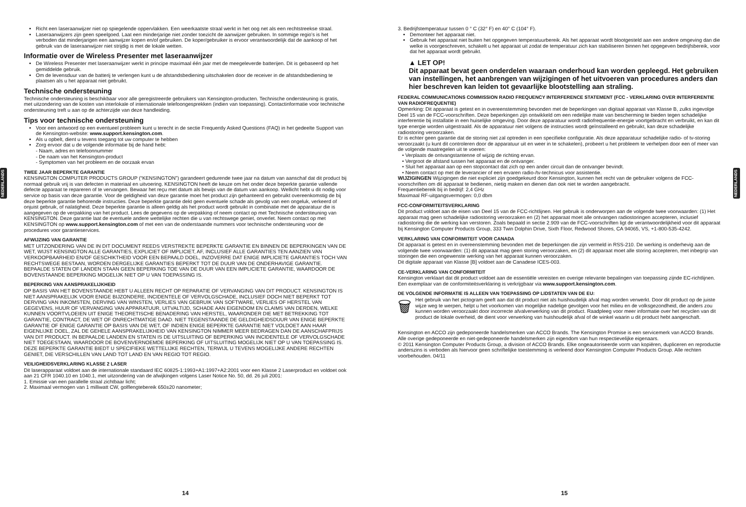NEDERLANDS
Richt een laseraanwijzer niet op spiegelende oppervlakken. Een weerkaatste straal werkt in het oog net als een rechtstreekse straal.
Laseraanwijzers zijn geen speelgoed. Laat een minderjarige niet zonder toezicht de aanwijzer gebruiken. In sommige regio’s is het verboden dat minderjarigen een aanwijzer kopen en/of gebruiken. De koper/gebruiker is ervoor verantwoordelijk dat de aankoop of het gebruik van de laseraanwijzer niet strijdig is met de lokale wetten.
Informatie over de Wireless Presenter met laseraanwijzer
De Wireless Presenter met laseraanwijzer werkt in principe maximaal één jaar met de meegeleverde batterijen. Dit is gebaseerd op het gemiddelde gebruik.
Om de levensduur van de batterij te verlengen kunt u de afstandsbediening uitschakelen door de receiver in de afstandsbediening te plaatsen als u het apparaat niet gebruikt.
Technische ondersteuning
Technische ondersteuning is beschikbaar voor alle geregistreerde gebruikers van Kensington-producten. Technische ondersteuning is gratis, met uitzondering van de kosten van interlokale of internationale telefoongesprekken (indien van toepassing). Contactinformatie voor technische ondersteuning treft u aan op de achterzijde van deze handleiding.
Tips voor technische ondersteuning
Voor een antwoord op een eventueel probleem kunt u terecht in de sectie Frequently Asked Questions (FAQ) in het gedeelte Support van de Kensington-website: www.support.kensington.com.
Als u opbelt, dient u tevens toegang tot uw computer te hebben
Zorg ervoor dat u de volgende informatie bij de hand hebt:
- Naam, adres en telefoonnummer
- De naam van het Kensington-product
- Symptomen van het probleem en de oorzaak ervan
TWEE JAAR BEPERKTE GARANTIE
KENSINGTON COMPUTER PRODUCTS GROUP (“KENSINGTON”) garandeert gedurende twee jaar na datum van aanschaf dat dit product bij normaal gebruik vrij is van defecten in materiaal en uitvoering. KENSINGTON heeft de keuze om het onder deze beperkte garantie vallende defecte apparaat te repareren of te vervangen. Bewaar het reçu met datum als bewijs van de datum van aankoop. Wellicht hebt u dit nodig voor service op basis van deze garantie. Voor de geldigheid van deze garantie moet het product zijn gehanteerd en gebruikt overeenkomstig de bij deze beperkte garantie behorende instructies. Deze beperkte garantie dekt geen eventuele schade als gevolg van een ongeluk, verkeerd of onjuist gebruik, of nalatigheid. Deze beperkte garantie is alleen geldig als het product wordt gebruikt in combinatie met de apparatuur die is aangegeven op de verpakking van het product. Lees de gegevens op de verpakking of neem contact op met Technische ondersteuning van KENSINGTON. Deze garantie laat de eventuele andere wettelijke rechten die u van rechtswege geniet, onverlet. Neem contact op met KENSINGTON op www.support.kensington.com of met een van de onderstaande nummers voor technische ondersteuning voor de procedures voor garantieservices.
AFWIJZING VAN GARANTIE
MET UITZONDERING VAN DE IN DIT DOCUMENT REEDS VERSTREKTE BEPERKTE GARANTIE EN BINNEN DE BEPERKINGEN VAN DE WET, WIJST KENSINGTON ALLE GARANTIES, EXPLICIET OF IMPLICIET, AF, INCLUSIEF ALLE GARANTIES TEN AANZIEN VAN VERKOOPBAARHEID EN/OF GESCHIKTHEID VOOR EEN BEPAALD DOEL, INZOVERRE DAT ENIGE IMPLICIETE GARANTIES TOCH VAN RECHTSWEGE BESTAAN, WORDEN DERGELIJKE GARANTIES BEPERKT TOT DE DUUR VAN DE ONDERHAVIGE GARANTIE. BEPAALDE STATEN OF LANDEN STAAN GEEN BEPERKING TOE VAN DE DUUR VAN EEN IMPLICIETE GARANTIE, WAARDOOR DE BOVENSTAANDE BEPERKING MOGELIJK NIET OP U VAN TOEPASSING IS.
BEPERKING VAN AANSPRAKELIJKHEID
OP BASIS VAN HET BOVENSTAANDE HEBT U ALLEEN RECHT OP REPARATIE OF VERVANGING VAN DIT PRODUCT. KENSINGTON IS NIET AANSPRAKELIJK VOOR ENIGE BIJZONDERE, INCIDENTELE OF VERVOLGSCHADE, INCLUSIEF DOCH NIET BEPERKT TOT DERVING VAN INKOMSTEN, DERVING VAN WINSTEN, VERLIES VAN GEBRUIK VAN SOFTWARE, VERLIES OF HERSTEL VAN GEGEVENS, HUUR OF VERVANGING VAN APPARATUUR, UITVALTIJD, SCHADE AAN EIGENDOM EN CLAIMS VAN DERDEN, WELKE KUNNEN VOORTVLOEIEN UIT ENIGE THEORETISCHE BENADERING VAN HERSTEL, WAARONDER DIE MET BETREKKING TOT GARANTIE, CONTRACT, DE WET OF ONRECHTMATIGE DAAD. NIET TEGENSTAANDE DE GELDIGHEIDSDUUR VAN ENIGE BEPERKTE GARANTIE OF ENIGE GARANTIE OP BASIS VAN DE WET, OF INDIEN ENIGE BEPERKTE GARANTIE NIET VOLDOET AAN HAAR EIGENLIJKE DOEL, ZAL DE GEHELE AANSPRAKELIJKHEID VAN KENSINGTON NIMMER MEER BEDRAGEN DAN DE AANSCHAFPRIJS VAN DIT PRODUCT. IN BEPAALDE LANDEN EN STATEN IS DE UITSLUITING OF BEPERKING VAN INCIDENTELE OF VERVOLGSCHADE NIET TOEGESTAAN, WAARDOOR DE BOVENVERNOEMDE BEPERKING OF UITSLUITING MOGELIJK NIET OP U VAN TOEPASSING IS. DEZE BEPERKTE GARANTIE BIEDT U SPECIFIEKE WETTELIJKE RECHTEN, TERWIJL U TEVENS MOGELIJKE ANDERE RECHTEN GENIET, DIE VERSCHILLEN VAN LAND TOT LAND EN VAN REGIO TOT REGIO.
VEILIGHEIDSVERKLARING KLASSE 2 LASER
Dit laserapparaat voldoet aan de internationale standaard IEC 60825-1:1993+A1:1997+A2:2001 voor een Klasse 2 Laserproduct en voldoet ook aan 21 CFR 1040.10 en 1040.1, met uitzondering van de afwijkingen volgens Laser Notice No. 50, dd. 26 juli 2001:
1. Emissie van een parallelle straal zichtbaar licht;
2. Maximaal vermogen van 1 milliwatt CW, golflengtebereik 650±20 nanometer;
14
NEDERLANDS
3. Bedrijfstemperatuur tussen 0 ° C (32° F) en 40° C (104° F).
Demonteer het apparaat niet.
Gebruik het apparaat niet buiten het opgegeven temperatuurbereik. Als het apparaat wordt blootgesteld aan een andere omgeving dan die welke is voorgeschreven, schakelt u het apparaat uit zodat de temperatuur zich kan stabiliseren binnen het opgegeven bedrijfsbereik, voor dat het apparaat wordt gebruikt.
▲ LET OP!
Dit apparaat bevat geen onderdelen waaraan onderhoud kan worden gepleegd. Het gebruiken van instellingen, het aanbrengen van wijzigingen of het uitvoeren van procedures anders dan hier beschreven kan leiden tot gevaarlijke blootstelling aan straling.
FEDERAL COMMUNICATIONS COMMISSION RADIO FREQUENCY INTERFERENCE STATEMENT (FCC - VERKLARING OVER INTERFERENTIE VAN RADIOFREQUENTIE)
Opmerking: Dit apparaat is getest en in overeenstemming bevonden met de beperkingen van digitaal apparaat van Klasse B, zulks ingevolge Deel 15 van de FCC-voorschriften. Deze beperkingen zijn ontwikkeld om een redelijke mate van bescherming te bieden tegen schadelijke interferentie bij installatie in een huiselijke omgeving. Door deze apparatuur wordt radiofrequentie-energie voortgebracht en verbruikt, en kan dit type energie worden uitgestraald. Als de apparatuur niet volgens de instructies wordt geïnstalleerd en gebruikt, kan deze schadelijke radiostoring veroorzaken.
Er is echter geen garantie dat de storing niet zal optreden in een specifieke configuratie. Als deze apparatuur schadelijke radio- of tv-storing veroorzaakt (u kunt dit controleren door de apparatuur uit en weer in te schakelen), probeert u het probleem te verhelpen door een of meer van de volgende maatregelen uit te voeren:
• Verplaats de ontvangstantenne of wijzig de richting ervan.
• Vergroot de afstand tussen het apparaat en de ontvanger.
• Sluit het apparaat aan op een stopcontact dat zich op een ander circuit dan de ontvanger bevindt.
• Neem contact op met de leverancier of een ervaren radio-/tv-technicus voor assistentie.
WIJZIGINGEN Wijzigingen die niet expliciet zijn goedgekeurd door Kensington, kunnen het recht van de gebruiker volgens de FCC-voorschriften om dit apparaat te bedienen, nietig maken en dienen dan ook niet te worden aangebracht.
Frequentiebereik bij in bedrijf: 2,4 GHz
Maximaal RF-uitgangsvermogen: 0,0 dbm
FCC-CONFORMITEITSVERKLARING
Dit product voldoet aan de eisen van Deel 15 van de FCC-richtlijnen. Het gebruik is onderworpen aan de volgende twee voorwaarden: (1) Het apparaat mag geen schadelijke radiostoring veroorzaken en (2) het apparaat moet alle ontvangen radiostoringen accepteren, inclusief radiostoring die de werking kan verstoren. Zoals bepaald in sectie 2.909 van de FCC-voorschriften ligt de verantwoordelijkheid voor dit apparaat bij Kensington Computer Products Group, 333 Twin Dolphin Drive, Sixth Floor, Redwood Shores, CA 94065, VS, +1-800-535-4242.
VERKLARING VAN CONFORMITEIT VOOR CANADA
Dit apparaat is getest en in overeenstemming bevonden met de beperkingen die zijn vermeld in RSS-210. De werking is onderhevig aan de volgende twee voorwaarden: (1) dit apparaat mag geen storing veroorzaken, en (2) dit apparaat moet alle storing accepteren, met inbegrip van storingen die een ongewenste werking van het apparaat kunnen veroorzaken.
Dit digitale apparaat van Klasse [B] voldoet aan de Canadese ICES-003.
CE-VERKLARING VAN CONFORMITEIT
Kensington verklaart dat dit product voldoet aan de essentiële vereisten en overige relevante bepalingen van toepassing zijnde EC-richtlijnen.
Een exemplaar van de conformiteitsverklaring is verkrijgbaar via www.support.kensington.com.
DE VOLGENDE INFORMATIE IS ALLEEN VAN TOEPASSING OP LIDSTATEN VAN DE EU:
🗑
Het gebruik van het pictogram geeft aan dat dit product niet als huishoudelijk afval mag worden verwerkt. Door dit product op de juiste wijze weg te werpen, helpt u het voorkomen van mogelijke nadelige gevolgen voor het milieu en de volksgezondheid, die anders zou kunnen worden veroorzaakt door incorrecte afvalverwerking van dit product. Raadpleeg voor meer informatie over het recyclen van dit product de lokale overheid, de dient voor verwerking van huishoudelijk afval of de winkel waarin u dit product hebt aangeschaft.
Kensington en ACCO zijn gedeponeerde handelsmerken van ACCO Brands. The Kensington Promise is een servicemerk van ACCO Brands. Alle overige gedeponeerde en niet-gedeponeerde handelsmerken zijn eigendom van hun respectievelijke eigenaars.
© 2011 Kensington Computer Products Group, a division of ACCO Brands. Elke ongeautoriseerde vorm van kopiëren, dupliceren en reproductie anderszins is verboden als hiervoor geen schriftelijke toestemming is verleend door Kensington Computer Products Group. Alle rechten voorbehouden. 04/11
15